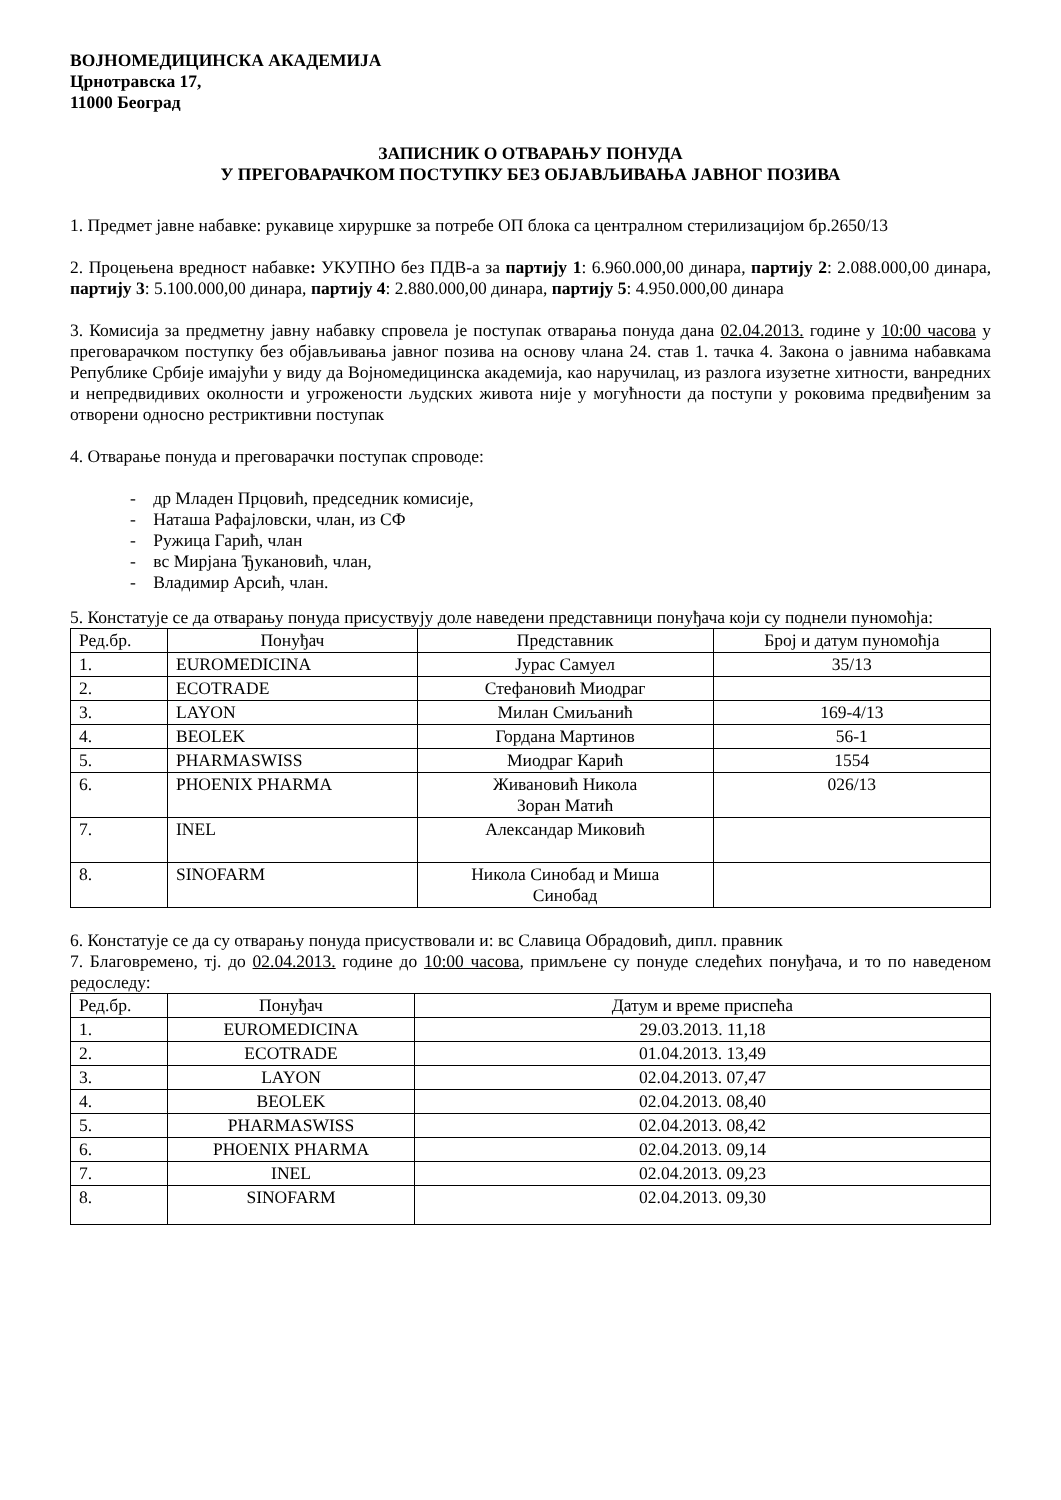ВОЈНОМЕДИЦИНСКА АКАДЕМИЈА
Црнотравска 17,
11000 Београд
ЗАПИСНИК О ОТВАРАЊУ ПОНУДА
У ПРЕГОВАРАЧКОМ ПОСТУПКУ БЕЗ ОБЈАВЉИВАЊА ЈАВНОГ ПОЗИВА
1. Предмет јавне набавке: рукавице хируршке за потребе ОП блока са централном стерилизацијом бр.2650/13
2. Процењена вредност набавке: УКУПНО без ПДВ-а за партију 1: 6.960.000,00 динара, партију 2: 2.088.000,00 динара, партију 3: 5.100.000,00 динара, партију 4: 2.880.000,00 динара, партију 5: 4.950.000,00 динара
3. Комисија за предметну јавну набавку спровела је поступак отварања понуда дана 02.04.2013. године у 10:00 часова у преговарачком поступку без објављивања јавног позива на основу члана 24. став 1. тачка 4. Закона о јавнима набавкама Републике Србије имајући у виду да Војномедицинска академија, као наручилац, из разлога изузетне хитности, ванредних и непредвидивих околности и угрожености људских живота није у могућности да поступи у роковима предвиђеним за отворени односно рестриктивни поступак
4. Отварање понуда и преговарачки поступак спроводе:
- др Младен Прцовић, председник комисије,
- Наташа Рафајловски, члан, из СФ
- Ружица Гарић, члан
- вс Мирјана Ђукановић, члан,
- Владимир Арсић, члан.
5. Констатује се да отварању понуда присуствују доле наведени представници понуђача који су поднели пуномоћја:
| Ред.бр. | Понуђач | Представник | Број и датум пуномоћја |
| 1. | EUROMEDICINA | Јурас Самуел | 35/13 |
| 2. | ECOTRADE | Стефановић Миодраг | |
| 3. | LAYON | Милан Смиљанић | 169-4/13 |
| 4. | BEOLEK | Гордана Мартинов | 56-1 |
| 5. | PHARMASWISS | Миодраг Карић | 1554 |
| 6. | PHOENIX PHARMA | Живановић Никола Зоран Матић | 026/13 |
| 7. | INEL | Александар Миковић | |
| 8. | SINOFARM | Никола Синобад и Миша Синобад | |
6. Констатује се да су отварању понуда присуствовали и: вс Славица Обрадовић, дипл. правник
7. Благовремено, тј. до 02.04.2013. године до 10:00 часова, примљене су понуде следећих понуђача, и то по наведеном редоследу:
| Ред.бр. | Понуђач | Датум и време приспећа |
| 1. | EUROMEDICINA | 29.03.2013. 11,18 |
| 2. | ECOTRADE | 01.04.2013. 13,49 |
| 3. | LAYON | 02.04.2013. 07,47 |
| 4. | BEOLEK | 02.04.2013. 08,40 |
| 5. | PHARMASWISS | 02.04.2013. 08,42 |
| 6. | PHOENIX PHARMA | 02.04.2013. 09,14 |
| 7. | INEL | 02.04.2013. 09,23 |
| 8. | SINOFARM | 02.04.2013. 09,30 |